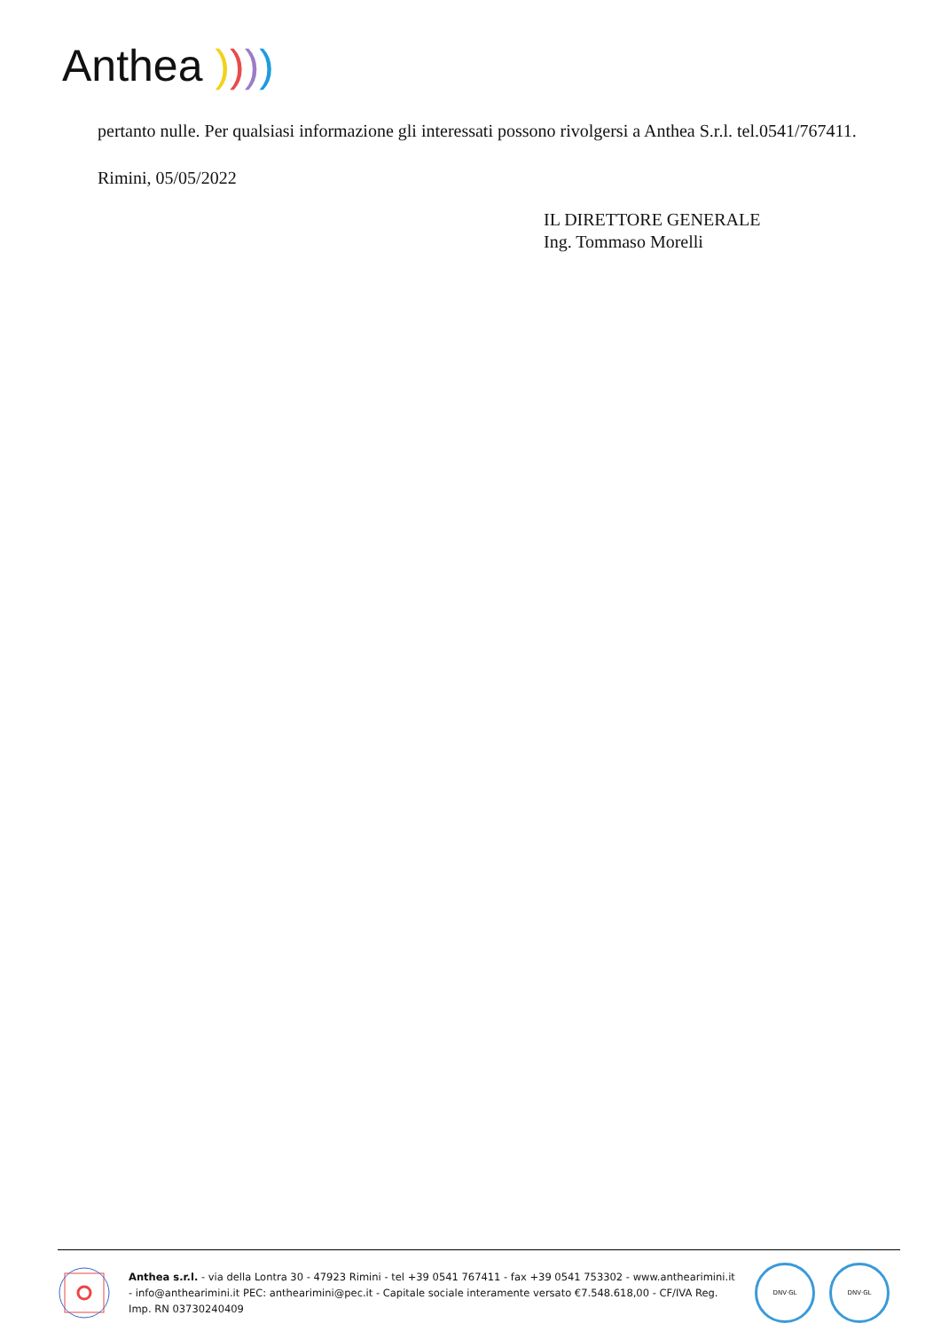Anthea ))))
pertanto nulle. Per qualsiasi informazione gli interessati possono rivolgersi a Anthea S.r.l. tel.0541/767411.
Rimini, 05/05/2022
IL DIRETTORE GENERALE
Ing. Tommaso Morelli
Anthea s.r.l. - via della Lontra 30 - 47923 Rimini - tel +39 0541 767411 - fax +39 0541 753302 - www.anthearimini.it - info@anthearimini.it PEC: anthearimini@pec.it - Capitale sociale interamente versato €7.548.618,00 - CF/IVA Reg. Imp. RN 03730240409
DNV·GL DNV·GL